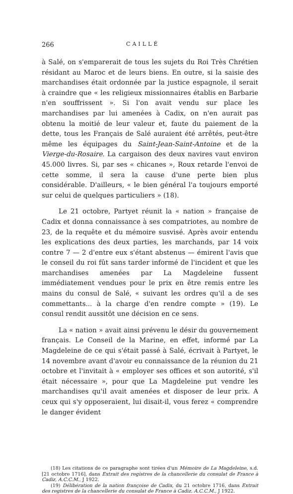266 CAILLÉ
à Salé, on s'emparerait de tous les sujets du Roi Très Chrétien résidant au Maroc et de leurs biens. En outre, si la saisie des marchandises était ordonnée par la justice espagnole, il serait à craindre que « les religieux missionnaires établis en Barbarie n'en souffrissent ». Si l'on avait vendu sur place les marchandises par lui amenées à Cadix, on n'en aurait pas obtenu la moitié de leur valeur et, faute du paiement de la dette, tous les Français de Salé auraient été arrêtés, peut-être même les équipages du Saint-Jean-Saint-Antoine et de la Vierge-du-Rosaire. La cargaison des deux navires vaut environ 45.000 livres. Si, par ses « chicanes », Roux retarde l'envoi de cette somme, il sera la cause d'une perte bien plus considérable. D'ailleurs, « le bien général l'a toujours emporté sur celui de quelques particuliers » (18).
Le 21 octobre, Partyet réunit la « nation » française de Cadix et donna connaissance à ses compatriotes, au nombre de 23, de la requête et du mémoire susvisé. Après avoir entendu les explications des deux parties, les marchands, par 14 voix contre 7 — 2 d'entre eux s'étant abstenus — émirent l'avis que le conseil du roi fût sans tarder informé de l'incident et que les marchandises amenées par La Magdeleine fussent immédiatement vendues pour le prix en être remis entre les mains du consul de Salé, « suivant les ordres qu'il a de ses commettants... à la charge d'en rendre compte » (19). Le consul rendit aussitôt une décision en ce sens.
La « nation » avait ainsi prévenu le désir du gouvernement français. Le Conseil de la Marine, en effet, informé par La Magdeleine de ce qui s'était passé à Salé, écrivait à Partyet, le 14 novembre avant d'avoir eu connaissance de la réunion du 21 octobre et l'invitait à « employer ses offices et son autorité, s'il était nécessaire », pour que La Magdeleine put vendre les marchandises qu'il avait amenées et disposer de leur prix. A ceux qui s'y opposeraient, lui disait-il, vous ferez « comprendre le danger évident
(18) Les citations de ce paragraphe sont tirées d'un Mémoire de La Magdeleine, s.d. [21 octobre 1716], dans Extrait des registres de la chancellerie du consulat de France à Cadiz, A.C.C.M., J 1922.
(19) Délibération de la nation françoise de Cadix, du 21 octobre 1716, dans Extrait des registres de la chancellerie du consulat de France à Cadiz, A.C.C.M., J 1922.